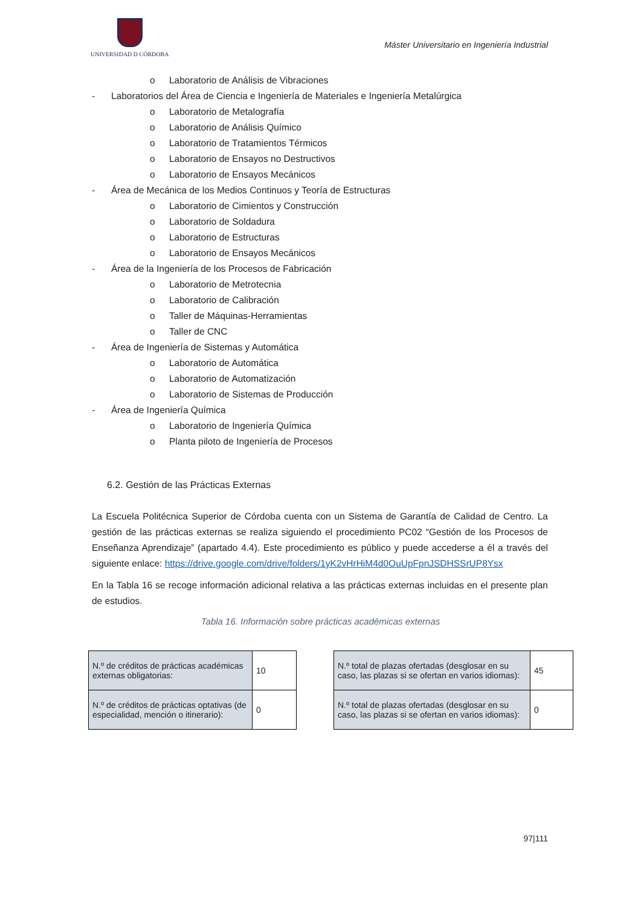UNIVERSIDAD D CÓRDOBA
Máster Universitario en Ingeniería Industrial
o Laboratorio de Análisis de Vibraciones
- Laboratorios del Área de Ciencia e Ingeniería de Materiales e Ingeniería Metalúrgica
o Laboratorio de Metalografía
o Laboratorio de Análisis Químico
o Laboratorio de Tratamientos Térmicos
o Laboratorio de Ensayos no Destructivos
o Laboratorio de Ensayos Mecánicos
- Área de Mecánica de los Medios Continuos y Teoría de Estructuras
o Laboratorio de Cimientos y Construcción
o Laboratorio de Soldadura
o Laboratorio de Estructuras
o Laboratorio de Ensayos Mecánicos
- Área de la Ingeniería de los Procesos de Fabricación
o Laboratorio de Metrotecnia
o Laboratorio de Calibración
o Taller de Máquinas-Herramientas
o Taller de CNC
- Área de Ingeniería de Sistemas y Automática
o Laboratorio de Automática
o Laboratorio de Automatización
o Laboratorio de Sistemas de Producción
- Área de Ingeniería Química
o Laboratorio de Ingeniería Química
o Planta piloto de Ingeniería de Procesos
6.2. Gestión de las Prácticas Externas
La Escuela Politécnica Superior de Córdoba cuenta con un Sistema de Garantía de Calidad de Centro. La gestión de las prácticas externas se realiza siguiendo el procedimiento PC02 “Gestión de los Procesos de Enseñanza Aprendizaje” (apartado 4.4). Este procedimiento es público y puede accederse a él a través del siguiente enlace: https://drive.google.com/drive/folders/1yK2vHrHiM4d0OuUpFpnJSDHSSrUP8Ysx
En la Tabla 16 se recoge información adicional relativa a las prácticas externas incluidas en el presente plan de estudios.
Tabla 16. Información sobre prácticas académicas externas
| N.º de créditos de prácticas académicas externas obligatorias: | 10 |
| N.º de créditos de prácticas optativas (de especialidad, mención o itinerario): | 0 |
| N.º total de plazas ofertadas (desglosar en su caso, las plazas si se ofertan en varios idiomas): | 45 |
| N.º total de plazas ofertadas (desglosar en su caso, las plazas si se ofertan en varios idiomas): | 0 |
97|111